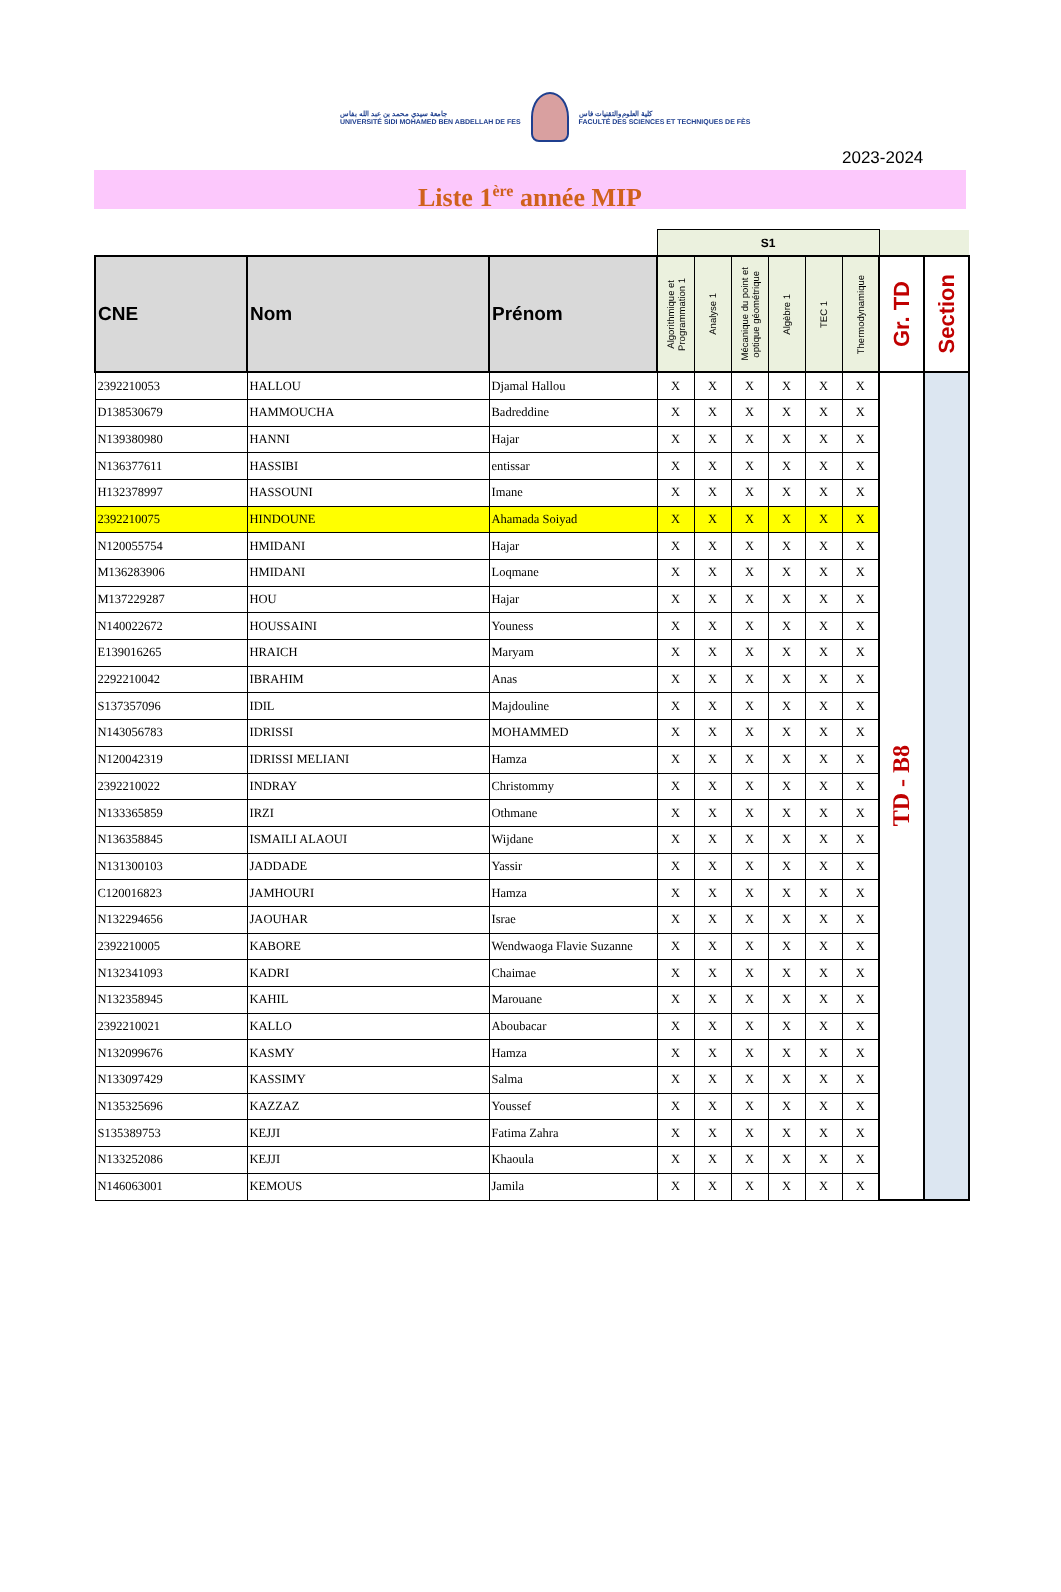جامعة سيدي محمد بن عبد الله بفاس
UNIVERSITÉ SIDI MOHAMED BEN ABDELLAH DE FES
كلية العلوم والتقنيات فاس
FACULTÉ DES SCIENCES ET TECHNIQUES DE FÈS
2023-2024
Liste 1<sup>ère</sup> année MIP
| | | | S1 | | | | | | | |
| --- | --- | --- | --- | --- | --- | --- | --- | --- | --- | --- |
| CNE | Nom | Prénom | Algorithmique et Programmation 1 | Analyse 1 | Mécanique du point et optique géométrique | Algèbre 1 | TEC 1 | Thermodynamique | Gr. TD | Section |
| 2392210053 | HALLOU | Djamal Hallou | X | X | X | X | X | X | TD - B8 | |
| D138530679 | HAMMOUCHA | Badreddine | X | X | X | X | X | X | | |
| N139380980 | HANNI | Hajar | X | X | X | X | X | X | | |
| N136377611 | HASSIBI | entissar | X | X | X | X | X | X | | |
| H132378997 | HASSOUNI | Imane | X | X | X | X | X | X | | |
| 2392210075 | HINDOUNE | Ahamada Soiyad | X | X | X | X | X | X | | |
| N120055754 | HMIDANI | Hajar | X | X | X | X | X | X | | |
| M136283906 | HMIDANI | Loqmane | X | X | X | X | X | X | | |
| M137229287 | HOU | Hajar | X | X | X | X | X | X | | |
| N140022672 | HOUSSAINI | Youness | X | X | X | X | X | X | | |
| E139016265 | HRAICH | Maryam | X | X | X | X | X | X | | |
| 2292210042 | IBRAHIM | Anas | X | X | X | X | X | X | | |
| S137357096 | IDIL | Majdouline | X | X | X | X | X | X | | |
| N143056783 | IDRISSI | MOHAMMED | X | X | X | X | X | X | | |
| N120042319 | IDRISSI MELIANI | Hamza | X | X | X | X | X | X | | |
| 2392210022 | INDRAY | Christommy | X | X | X | X | X | X | | |
| N133365859 | IRZI | Othmane | X | X | X | X | X | X | | |
| N136358845 | ISMAILI ALAOUI | Wijdane | X | X | X | X | X | X | | |
| N131300103 | JADDADE | Yassir | X | X | X | X | X | X | | |
| C120016823 | JAMHOURI | Hamza | X | X | X | X | X | X | | |
| N132294656 | JAOUHAR | Israe | X | X | X | X | X | X | | |
| 2392210005 | KABORE | Wendwaoga Flavie Suzanne | X | X | X | X | X | X | | |
| N132341093 | KADRI | Chaimae | X | X | X | X | X | X | | |
| N132358945 | KAHIL | Marouane | X | X | X | X | X | X | | |
| 2392210021 | KALLO | Aboubacar | X | X | X | X | X | X | | |
| N132099676 | KASMY | Hamza | X | X | X | X | X | X | | |
| N133097429 | KASSIMY | Salma | X | X | X | X | X | X | | |
| N135325696 | KAZZAZ | Youssef | X | X | X | X | X | X | | |
| S135389753 | KEJJI | Fatima Zahra | X | X | X | X | X | X | | |
| N133252086 | KEJJI | Khaoula | X | X | X | X | X | X | | |
| N146063001 | KEMOUS | Jamila | X | X | X | X | X | X | | |